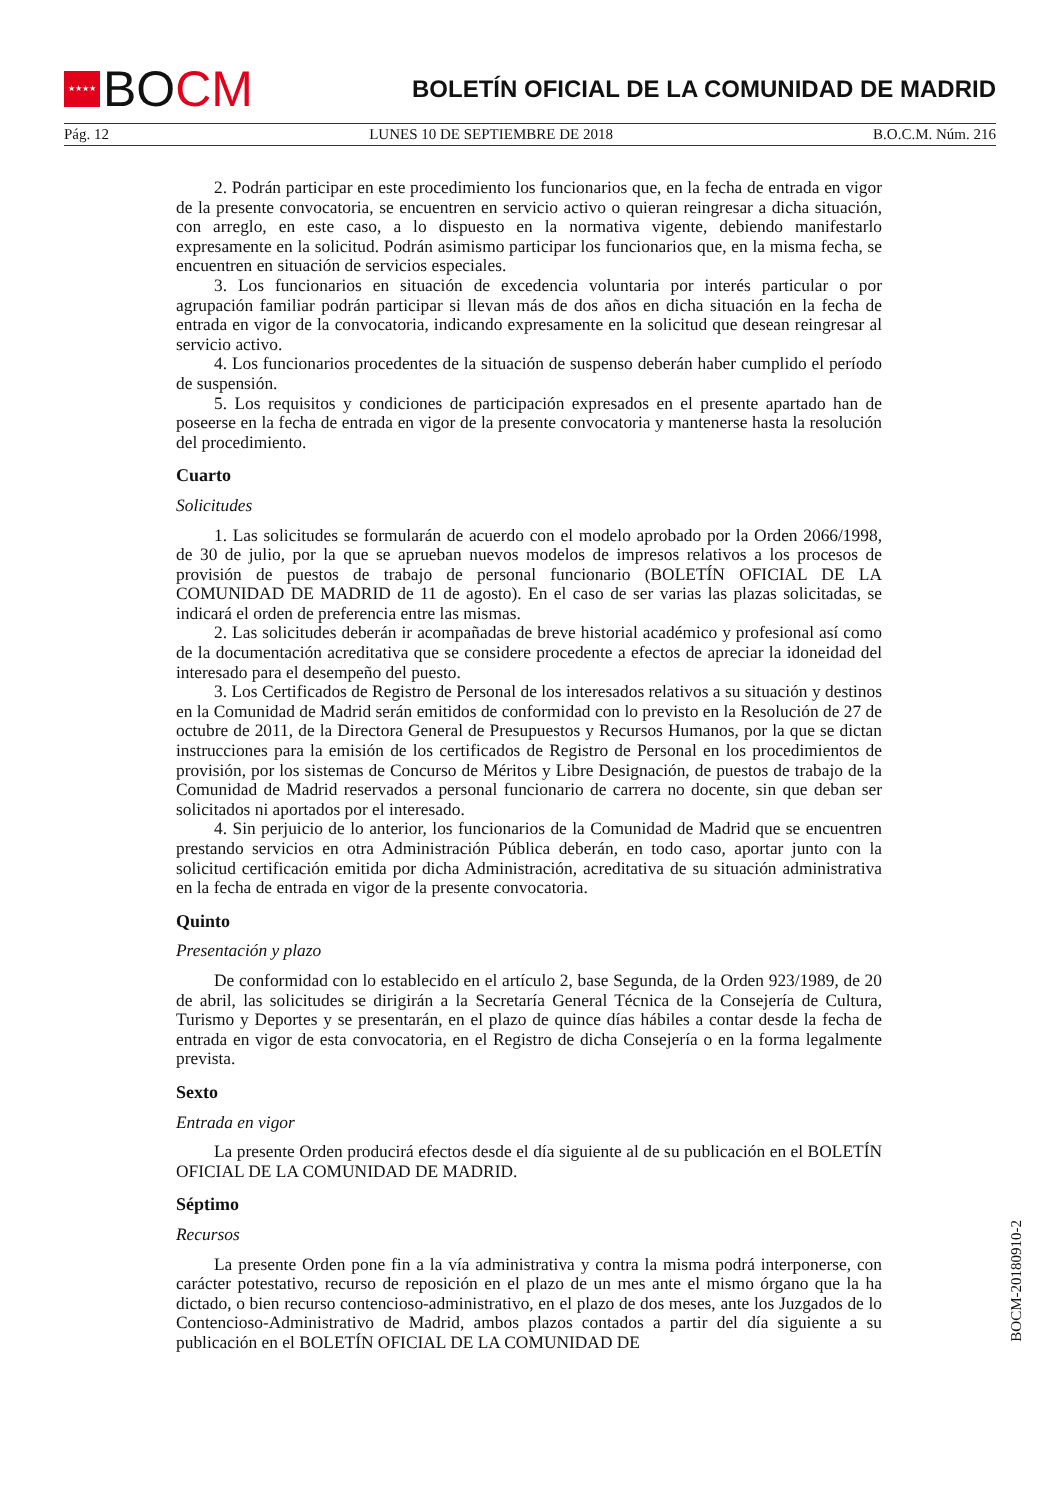★★★★ BO CM
BOLETÍN OFICIAL DE LA COMUNIDAD DE MADRID
Pág. 12 LUNES 10 DE SEPTIEMBRE DE 2018 B.O.C.M. Núm. 216
2. Podrán participar en este procedimiento los funcionarios que, en la fecha de entrada en vigor de la presente convocatoria, se encuentren en servicio activo o quieran reingresar a dicha situación, con arreglo, en este caso, a lo dispuesto en la normativa vigente, debiendo manifestarlo expresamente en la solicitud. Podrán asimismo participar los funcionarios que, en la misma fecha, se encuentren en situación de servicios especiales.
3. Los funcionarios en situación de excedencia voluntaria por interés particular o por agrupación familiar podrán participar si llevan más de dos años en dicha situación en la fecha de entrada en vigor de la convocatoria, indicando expresamente en la solicitud que desean reingresar al servicio activo.
4. Los funcionarios procedentes de la situación de suspenso deberán haber cumplido el período de suspensión.
5. Los requisitos y condiciones de participación expresados en el presente apartado han de poseerse en la fecha de entrada en vigor de la presente convocatoria y mantenerse hasta la resolución del procedimiento.
Cuarto
Solicitudes
1. Las solicitudes se formularán de acuerdo con el modelo aprobado por la Orden 2066/1998, de 30 de julio, por la que se aprueban nuevos modelos de impresos relativos a los procesos de provisión de puestos de trabajo de personal funcionario (BOLETÍN OFICIAL DE LA COMUNIDAD DE MADRID de 11 de agosto). En el caso de ser varias las plazas solicitadas, se indicará el orden de preferencia entre las mismas.
2. Las solicitudes deberán ir acompañadas de breve historial académico y profesional así como de la documentación acreditativa que se considere procedente a efectos de apreciar la idoneidad del interesado para el desempeño del puesto.
3. Los Certificados de Registro de Personal de los interesados relativos a su situación y destinos en la Comunidad de Madrid serán emitidos de conformidad con lo previsto en la Resolución de 27 de octubre de 2011, de la Directora General de Presupuestos y Recursos Humanos, por la que se dictan instrucciones para la emisión de los certificados de Registro de Personal en los procedimientos de provisión, por los sistemas de Concurso de Méritos y Libre Designación, de puestos de trabajo de la Comunidad de Madrid reservados a personal funcionario de carrera no docente, sin que deban ser solicitados ni aportados por el interesado.
4. Sin perjuicio de lo anterior, los funcionarios de la Comunidad de Madrid que se encuentren prestando servicios en otra Administración Pública deberán, en todo caso, aportar junto con la solicitud certificación emitida por dicha Administración, acreditativa de su situación administrativa en la fecha de entrada en vigor de la presente convocatoria.
Quinto
Presentación y plazo
De conformidad con lo establecido en el artículo 2, base Segunda, de la Orden 923/1989, de 20 de abril, las solicitudes se dirigirán a la Secretaría General Técnica de la Consejería de Cultura, Turismo y Deportes y se presentarán, en el plazo de quince días hábiles a contar desde la fecha de entrada en vigor de esta convocatoria, en el Registro de dicha Consejería o en la forma legalmente prevista.
Sexto
Entrada en vigor
La presente Orden producirá efectos desde el día siguiente al de su publicación en el BOLETÍN OFICIAL DE LA COMUNIDAD DE MADRID.
Séptimo
Recursos
La presente Orden pone fin a la vía administrativa y contra la misma podrá interponerse, con carácter potestativo, recurso de reposición en el plazo de un mes ante el mismo órgano que la ha dictado, o bien recurso contencioso-administrativo, en el plazo de dos meses, ante los Juzgados de lo Contencioso-Administrativo de Madrid, ambos plazos contados a partir del día siguiente a su publicación en el BOLETÍN OFICIAL DE LA COMUNIDAD DE
BOCM-20180910-2